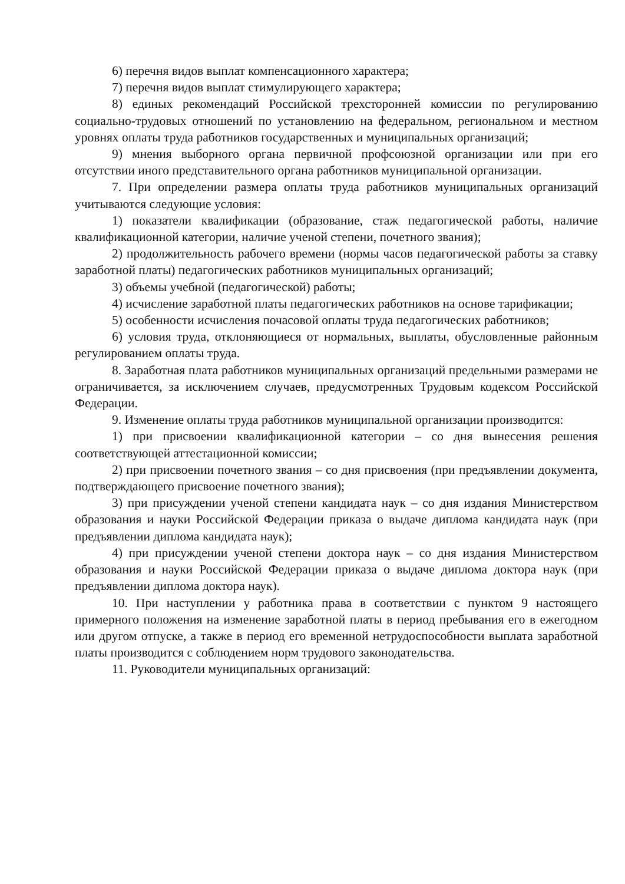6) перечня видов выплат компенсационного характера;
7) перечня видов выплат стимулирующего характера;
8) единых рекомендаций Российской трехсторонней комиссии по регулированию социально-трудовых отношений по установлению на федеральном, региональном и местном уровнях оплаты труда работников государственных и муниципальных организаций;
9) мнения выборного органа первичной профсоюзной организации или при его отсутствии иного представительного органа работников муниципальной организации.
7. При определении размера оплаты труда работников муниципальных организаций учитываются следующие условия:
1) показатели квалификации (образование, стаж педагогической работы, наличие квалификационной категории, наличие ученой степени, почетного звания);
2) продолжительность рабочего времени (нормы часов педагогической работы за ставку заработной платы) педагогических работников муниципальных организаций;
3) объемы учебной (педагогической) работы;
4) исчисление заработной платы педагогических работников на основе тарификации;
5) особенности исчисления почасовой оплаты труда педагогических работников;
6) условия труда, отклоняющиеся от нормальных, выплаты, обусловленные районным регулированием оплаты труда.
8. Заработная плата работников муниципальных организаций предельными размерами не ограничивается, за исключением случаев, предусмотренных Трудовым кодексом Российской Федерации.
9. Изменение оплаты труда работников муниципальной организации производится:
1) при присвоении квалификационной категории – со дня вынесения решения соответствующей аттестационной комиссии;
2) при присвоении почетного звания – со дня присвоения (при предъявлении документа, подтверждающего присвоение почетного звания);
3) при присуждении ученой степени кандидата наук – со дня издания Министерством образования и науки Российской Федерации приказа о выдаче диплома кандидата наук (при предъявлении диплома кандидата наук);
4) при присуждении ученой степени доктора наук – со дня издания Министерством образования и науки Российской Федерации приказа о выдаче диплома доктора наук (при предъявлении диплома доктора наук).
10. При наступлении у работника права в соответствии с пунктом 9 настоящего примерного положения на изменение заработной платы в период пребывания его в ежегодном или другом отпуске, а также в период его временной нетрудоспособности выплата заработной платы производится с соблюдением норм трудового законодательства.
11. Руководители муниципальных организаций: